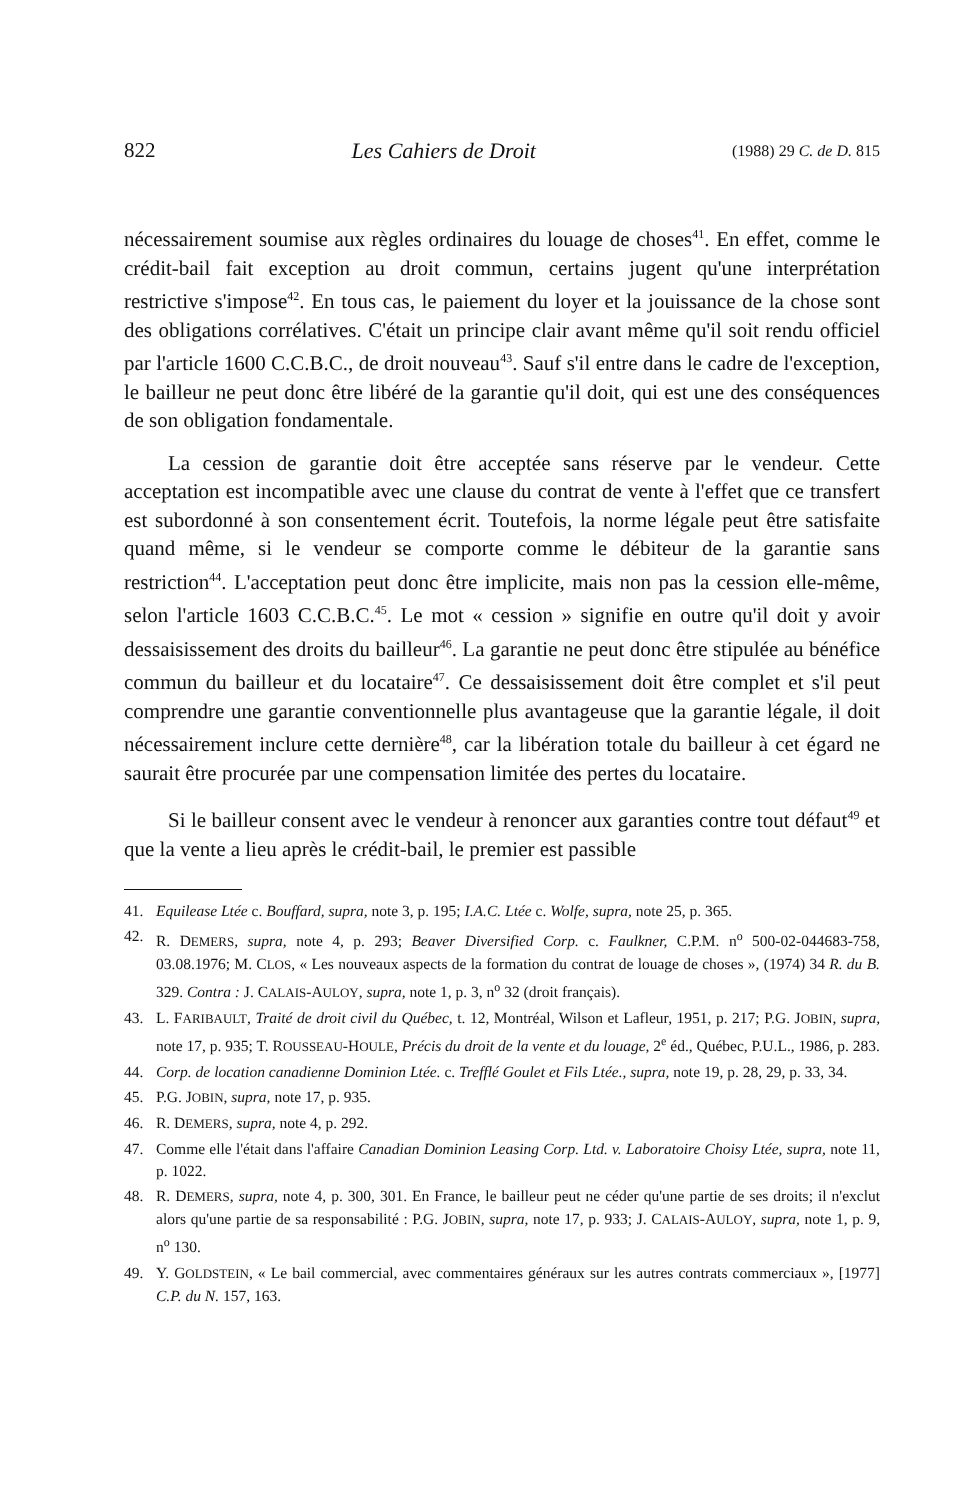822 Les Cahiers de Droit (1988) 29 C. de D. 815
nécessairement soumise aux règles ordinaires du louage de choses<sup>41</sup>. En effet, comme le crédit-bail fait exception au droit commun, certains jugent qu'une interprétation restrictive s'impose<sup>42</sup>. En tous cas, le paiement du loyer et la jouissance de la chose sont des obligations corrélatives. C'était un principe clair avant même qu'il soit rendu officiel par l'article 1600 C.C.B.C., de droit nouveau<sup>43</sup>. Sauf s'il entre dans le cadre de l'exception, le bailleur ne peut donc être libéré de la garantie qu'il doit, qui est une des conséquences de son obligation fondamentale.
La cession de garantie doit être acceptée sans réserve par le vendeur. Cette acceptation est incompatible avec une clause du contrat de vente à l'effet que ce transfert est subordonné à son consentement écrit. Toutefois, la norme légale peut être satisfaite quand même, si le vendeur se comporte comme le débiteur de la garantie sans restriction<sup>44</sup>. L'acceptation peut donc être implicite, mais non pas la cession elle-même, selon l'article 1603 C.C.B.C.<sup>45</sup>. Le mot « cession » signifie en outre qu'il doit y avoir dessaisissement des droits du bailleur<sup>46</sup>. La garantie ne peut donc être stipulée au bénéfice commun du bailleur et du locataire<sup>47</sup>. Ce dessaisissement doit être complet et s'il peut comprendre une garantie conventionnelle plus avantageuse que la garantie légale, il doit nécessairement inclure cette dernière<sup>48</sup>, car la libération totale du bailleur à cet égard ne saurait être procurée par une compensation limitée des pertes du locataire.
Si le bailleur consent avec le vendeur à renoncer aux garanties contre tout défaut<sup>49</sup> et que la vente a lieu après le crédit-bail, le premier est passible
41. Equilease Ltée c. Bouffard, supra, note 3, p. 195; I.A.C. Ltée c. Wolfe, supra, note 25, p. 365.
42. R. DEMERS, supra, note 4, p. 293; Beaver Diversified Corp. c. Faulkner, C.P.M. n<sup>o</sup> 500-02-044683-758, 03.08.1976; M. CLOS, « Les nouveaux aspects de la formation du contrat de louage de choses », (1974) 34 R. du B. 329. Contra : J. CALAIS-AULOY, supra, note 1, p. 3, n<sup>o</sup> 32 (droit français).
43. L. FARIBAULT, Traité de droit civil du Québec, t. 12, Montréal, Wilson et Lafleur, 1951, p. 217; P.G. JOBIN, supra, note 17, p. 935; T. ROUSSEAU-HOULE, Précis du droit de la vente et du louage, 2<sup>e</sup> éd., Québec, P.U.L., 1986, p. 283.
44. Corp. de location canadienne Dominion Ltée. c. Trefflé Goulet et Fils Ltée., supra, note 19, p. 28, 29, p. 33, 34.
45. P.G. JOBIN, supra, note 17, p. 935.
46. R. DEMERS, supra, note 4, p. 292.
47. Comme elle l'était dans l'affaire Canadian Dominion Leasing Corp. Ltd. v. Laboratoire Choisy Ltée, supra, note 11, p. 1022.
48. R. DEMERS, supra, note 4, p. 300, 301. En France, le bailleur peut ne céder qu'une partie de ses droits; il n'exclut alors qu'une partie de sa responsabilité : P.G. JOBIN, supra, note 17, p. 933; J. CALAIS-AULOY, supra, note 1, p. 9, n<sup>o</sup> 130.
49. Y. GOLDSTEIN, « Le bail commercial, avec commentaires généraux sur les autres contrats commerciaux », [1977] C.P. du N. 157, 163.